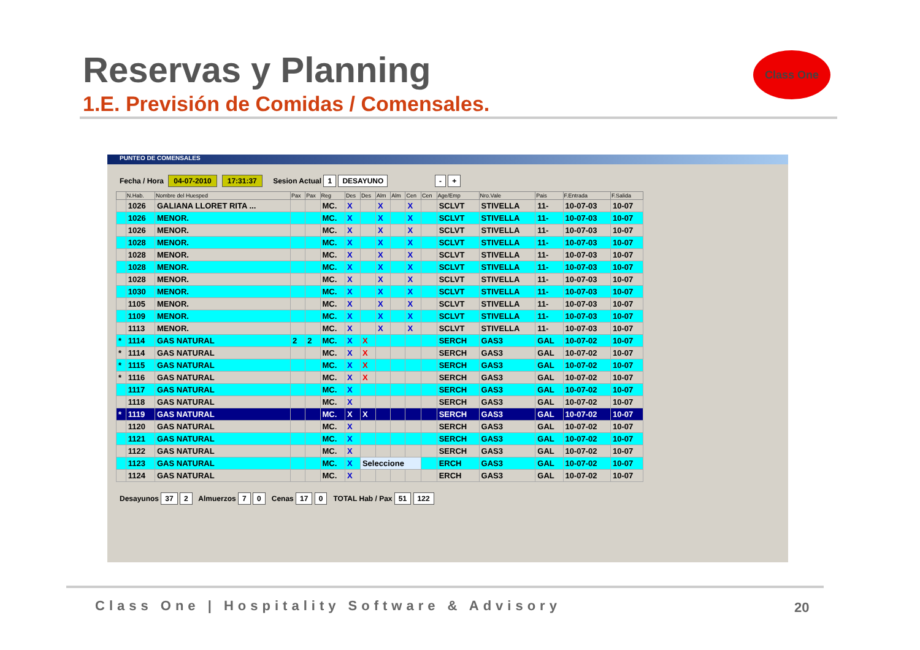Reservas y Planning
1.E. Previsión de Comidas / Comensales.
Class One
PUNTEO DE COMENSALES
Fecha / Hora 04-07-2010 17:31:37 Sesion Actual 1 DESAYUNO - +
| | N.Hab. | Nombre del Huesped | Pax | Pax | Reg | Des | Des | Alm | Alm | Cen | Cen | Age/Emp | Nro.Vale | Pais | F.Entrada | F.Salida |
| --- | --- | --- | --- | --- | --- | --- | --- | --- | --- | --- | --- | --- | --- | --- | --- | --- |
| | 1026 | GALIANA LLORET RITA ... | | | MC. | X | | X | | X | | SCLVT | STIVELLA | 11- | 10-07-03 | 10-07 |
| | 1026 | MENOR. | | | MC. | X | | X | | X | | SCLVT | STIVELLA | 11- | 10-07-03 | 10-07 |
| | 1026 | MENOR. | | | MC. | X | | X | | X | | SCLVT | STIVELLA | 11- | 10-07-03 | 10-07 |
| | 1028 | MENOR. | | | MC. | X | | X | | X | | SCLVT | STIVELLA | 11- | 10-07-03 | 10-07 |
| | 1028 | MENOR. | | | MC. | X | | X | | X | | SCLVT | STIVELLA | 11- | 10-07-03 | 10-07 |
| | 1028 | MENOR. | | | MC. | X | | X | | X | | SCLVT | STIVELLA | 11- | 10-07-03 | 10-07 |
| | 1028 | MENOR. | | | MC. | X | | X | | X | | SCLVT | STIVELLA | 11- | 10-07-03 | 10-07 |
| | 1030 | MENOR. | | | MC. | X | | X | | X | | SCLVT | STIVELLA | 11- | 10-07-03 | 10-07 |
| | 1105 | MENOR. | | | MC. | X | | X | | X | | SCLVT | STIVELLA | 11- | 10-07-03 | 10-07 |
| | 1109 | MENOR. | | | MC. | X | | X | | X | | SCLVT | STIVELLA | 11- | 10-07-03 | 10-07 |
| | 1113 | MENOR. | | | MC. | X | | X | | X | | SCLVT | STIVELLA | 11- | 10-07-03 | 10-07 |
| * | 1114 | GAS NATURAL | 2 | 2 | MC. | X | X | | | | | SERCH | GAS3 | GAL | 10-07-02 | 10-07 |
| * | 1114 | GAS NATURAL | | | MC. | X | X | | | | | SERCH | GAS3 | GAL | 10-07-02 | 10-07 |
| * | 1115 | GAS NATURAL | | | MC. | X | X | | | | | SERCH | GAS3 | GAL | 10-07-02 | 10-07 |
| * | 1116 | GAS NATURAL | | | MC. | X | X | | | | | SERCH | GAS3 | GAL | 10-07-02 | 10-07 |
| | 1117 | GAS NATURAL | | | MC. | X | | | | | | SERCH | GAS3 | GAL | 10-07-02 | 10-07 |
| | 1118 | GAS NATURAL | | | MC. | X | | | | | | SERCH | GAS3 | GAL | 10-07-02 | 10-07 |
| * | 1119 | GAS NATURAL | | | MC. | X | X | | | | | SERCH | GAS3 | GAL | 10-07-02 | 10-07 |
| | 1120 | GAS NATURAL | | | MC. | X | | | | | | SERCH | GAS3 | GAL | 10-07-02 | 10-07 |
| | 1121 | GAS NATURAL | | | MC. | X | | | | | | SERCH | GAS3 | GAL | 10-07-02 | 10-07 |
| | 1122 | GAS NATURAL | | | MC. | X | | | | | | SERCH | GAS3 | GAL | 10-07-02 | 10-07 |
| | 1123 | GAS NATURAL | | | MC. | X | Seleccione | | | | | ERCH | GAS3 | GAL | 10-07-02 | 10-07 |
| | 1124 | GAS NATURAL | | | MC. | X | | | | | | ERCH | GAS3 | GAL | 10-07-02 | 10-07 |
Desayunos 37 2 Almuerzos 7 0 Cenas 17 0 TOTAL Hab / Pax 51 122
Class One | Hospitality Software & Advisory
20